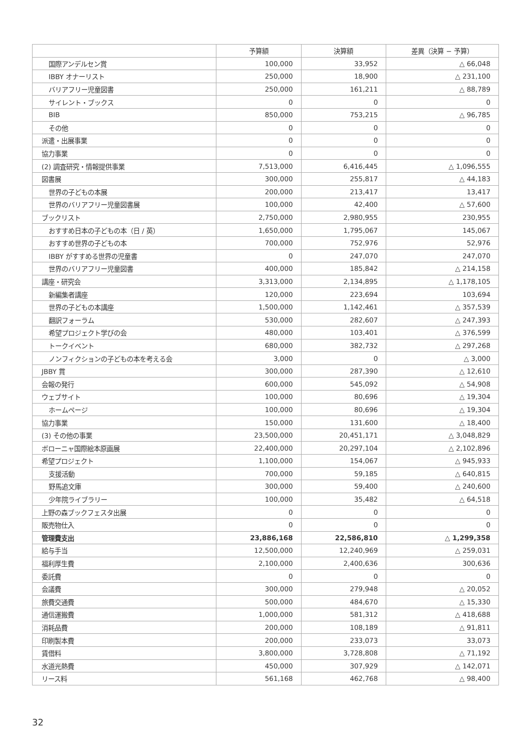| | 予算額 | 決算額 | 差異（決算 − 予算） |
| --- | --- | --- | --- |
| 国際アンデルセン賞 | 100,000 | 33,952 | △ 66,048 |
| IBBY オナーリスト | 250,000 | 18,900 | △ 231,100 |
| バリアフリー児童図書 | 250,000 | 161,211 | △ 88,789 |
| サイレント・ブックス | 0 | 0 | 0 |
| BIB | 850,000 | 753,215 | △ 96,785 |
| その他 | 0 | 0 | 0 |
| 派遣・出展事業 | 0 | 0 | 0 |
| 協力事業 | 0 | 0 | 0 |
| (2) 調査研究・情報提供事業 | 7,513,000 | 6,416,445 | △ 1,096,555 |
| 図書展 | 300,000 | 255,817 | △ 44,183 |
| 世界の子どもの本展 | 200,000 | 213,417 | 13,417 |
| 世界のバリアフリー児童図書展 | 100,000 | 42,400 | △ 57,600 |
| ブックリスト | 2,750,000 | 2,980,955 | 230,955 |
| おすすめ日本の子どもの本（日 / 英） | 1,650,000 | 1,795,067 | 145,067 |
| おすすめ世界の子どもの本 | 700,000 | 752,976 | 52,976 |
| IBBY がすすめる世界の児童書 | 0 | 247,070 | 247,070 |
| 世界のバリアフリー児童図書 | 400,000 | 185,842 | △ 214,158 |
| 講座・研究会 | 3,313,000 | 2,134,895 | △ 1,178,105 |
| 新編集者講座 | 120,000 | 223,694 | 103,694 |
| 世界の子どもの本講座 | 1,500,000 | 1,142,461 | △ 357,539 |
| 翻訳フォーラム | 530,000 | 282,607 | △ 247,393 |
| 希望プロジェクト学びの会 | 480,000 | 103,401 | △ 376,599 |
| トークイベント | 680,000 | 382,732 | △ 297,268 |
| ノンフィクションの子どもの本を考える会 | 3,000 | 0 | △ 3,000 |
| JBBY 賞 | 300,000 | 287,390 | △ 12,610 |
| 会報の発行 | 600,000 | 545,092 | △ 54,908 |
| ウェブサイト | 100,000 | 80,696 | △ 19,304 |
| ホームページ | 100,000 | 80,696 | △ 19,304 |
| 協力事業 | 150,000 | 131,600 | △ 18,400 |
| (3) その他の事業 | 23,500,000 | 20,451,171 | △ 3,048,829 |
| ボローニャ国際絵本原画展 | 22,400,000 | 20,297,104 | △ 2,102,896 |
| 希望プロジェクト | 1,100,000 | 154,067 | △ 945,933 |
| 支援活動 | 700,000 | 59,185 | △ 640,815 |
| 野馬追文庫 | 300,000 | 59,400 | △ 240,600 |
| 少年院ライブラリー | 100,000 | 35,482 | △ 64,518 |
| 上野の森ブックフェスタ出展 | 0 | 0 | 0 |
| 販売物仕入 | 0 | 0 | 0 |
| 管理費支出 | 23,886,168 | 22,586,810 | △ 1,299,358 |
| 給与手当 | 12,500,000 | 12,240,969 | △ 259,031 |
| 福利厚生費 | 2,100,000 | 2,400,636 | 300,636 |
| 委託費 | 0 | 0 | 0 |
| 会議費 | 300,000 | 279,948 | △ 20,052 |
| 旅費交通費 | 500,000 | 484,670 | △ 15,330 |
| 通信運搬費 | 1,000,000 | 581,312 | △ 418,688 |
| 消耗品費 | 200,000 | 108,189 | △ 91,811 |
| 印刷製本費 | 200,000 | 233,073 | 33,073 |
| 賃借料 | 3,800,000 | 3,728,808 | △ 71,192 |
| 水道光熱費 | 450,000 | 307,929 | △ 142,071 |
| リース料 | 561,168 | 462,768 | △ 98,400 |
32